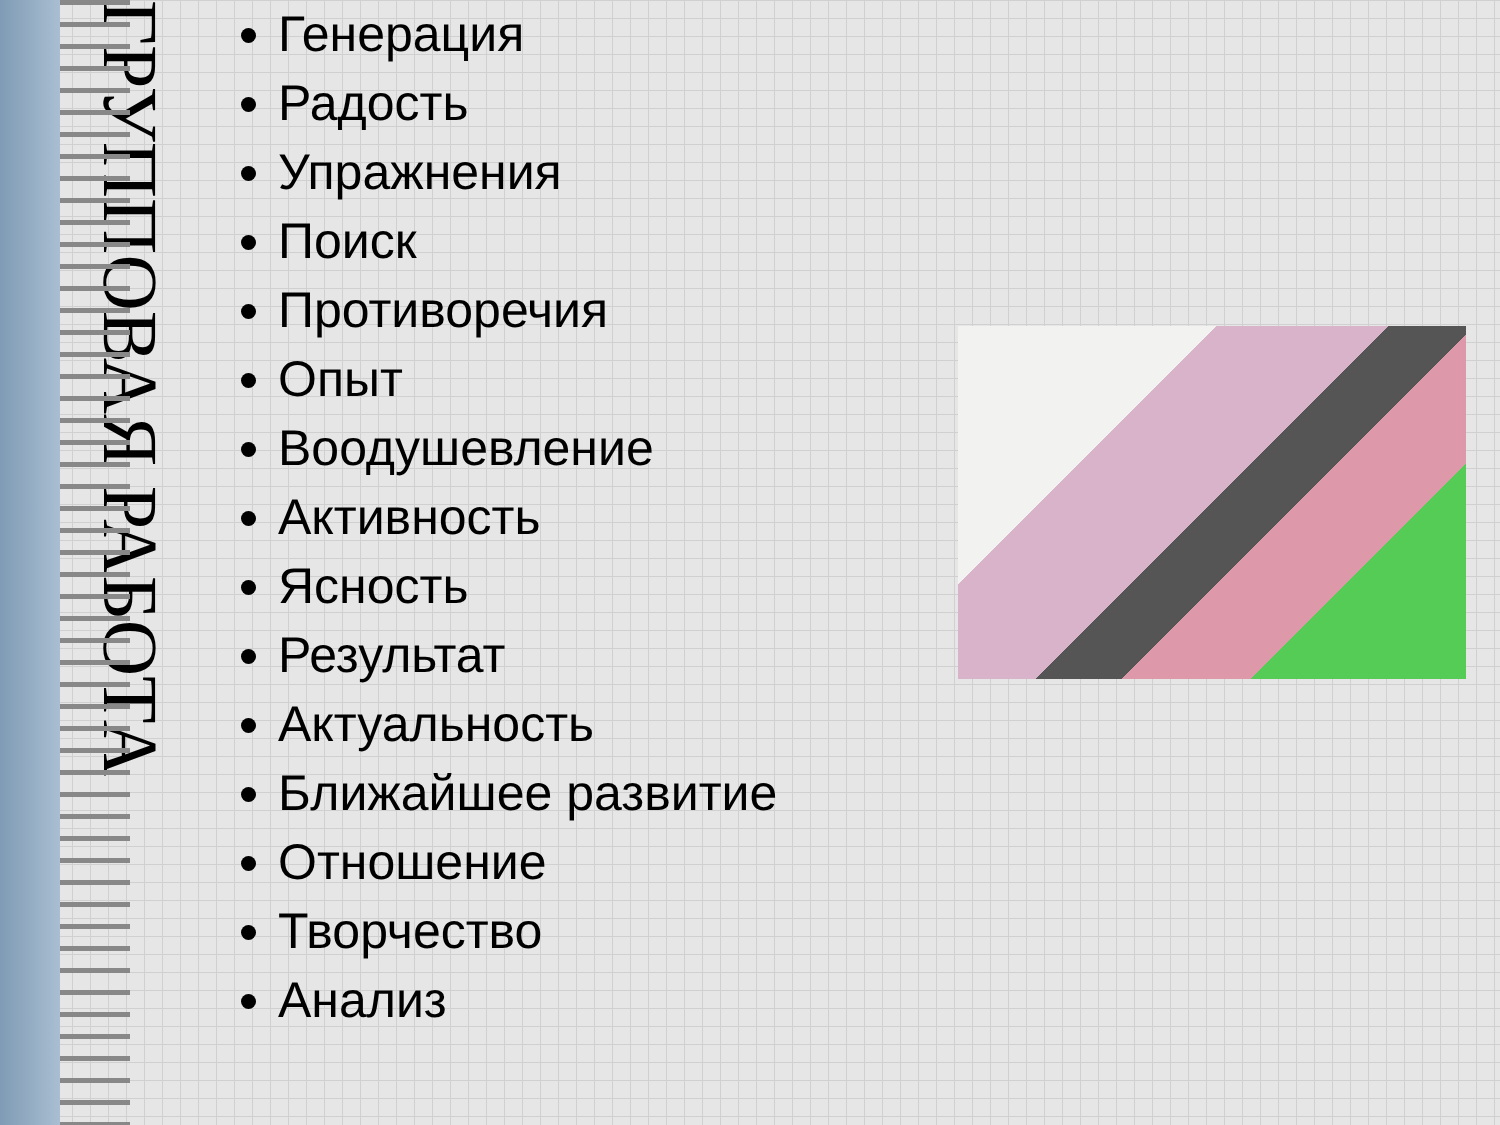ГРУППОВАЯ РАБОТА
Генерация
Радость
Упражнения
Поиск
Противоречия
Опыт
Воодушевление
Активность
Ясность
Результат
Актуальность
Ближайшее развитие
Отношение
Творчество
Анализ